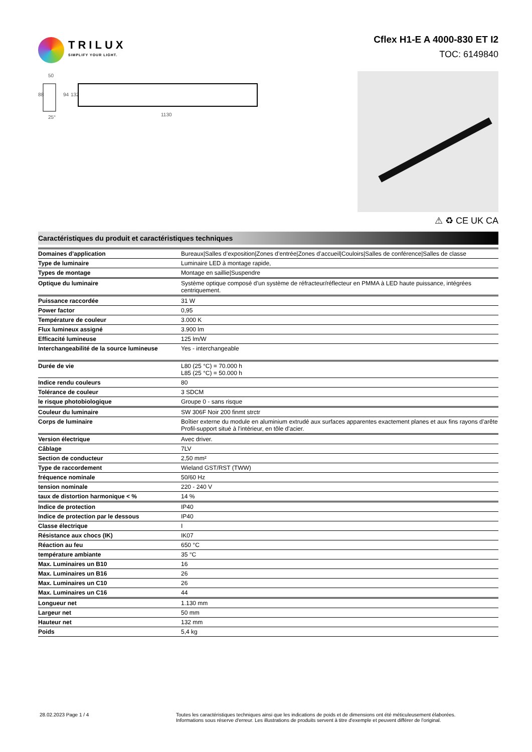TRILUX
SIMPLIFY YOUR LIGHT.
Cflex H1-E A 4000-830 ET I2
TOC: 6149840
50
88
94
132
25°
1130
⚠ ♻ CE UK CA
Caractéristiques du produit et caractéristiques techniques
| Domaines d’application | Bureaux/Salles d’exposition/Zones d’entrée/Zones d’accueil/Couloirs/Salles de conférence/Salles de classe |
| Type de luminaire | Luminaire LED à montage rapide, |
| Types de montage | Montage en saillie/Suspendre |
| Optique du luminaire | Système optique composé d’un système de réfracteur/réflecteur en PMMA à LED haute puissance, intégrées centriquement. |
| Puissance raccordée | 31 W |
| Power factor | 0,95 |
| Température de couleur | 3.000 K |
| Flux lumineux assigné | 3.900 lm |
| Efficacité lumineuse | 125 lm/W |
| Interchangeabilité de la source lumineuse | Yes - interchangeable |
| Durée de vie | L80 (25 °C) = 70.000 h L85 (25 °C) = 50.000 h |
| Indice rendu couleurs | 80 |
| Tolérance de couleur | 3 SDCM |
| le risque photobiologique | Groupe 0 - sans risque |
| Couleur du luminaire | SW 306F Noir 200 finmt strctr |
| Corps de luminaire | Boîtier externe du module en aluminium extrudé aux surfaces apparentes exactement planes et aux fins rayons d’arête Profil-support situé à l’intérieur, en tôle d’acier. |
| Version électrique | Avec driver. |
| Câblage | 7LV |
| Section de conducteur | 2,50 mm² |
| Type de raccordement | Wieland GST/RST (TWW) |
| fréquence nominale | 50/60 Hz |
| tension nominale | 220 - 240 V |
| taux de distortion harmonique < % | 14 % |
| Indice de protection | IP40 |
| Indice de protection par le dessous | IP40 |
| Classe électrique | I |
| Résistance aux chocs (IK) | IK07 |
| Réaction au feu | 650 °C |
| température ambiante | 35 °C |
| Max. Luminaires un B10 | 16 |
| Max. Luminaires un B16 | 26 |
| Max. Luminaires un C10 | 26 |
| Max. Luminaires un C16 | 44 |
| Longueur net | 1.130 mm |
| Largeur net | 50 mm |
| Hauteur net | 132 mm |
| Poids | 5,4 kg |
28.02.2023 Page 1 / 4 Toutes les caractéristiques techniques ainsi que les indications de poids et de dimensions ont été méticuleusement élaborées.
Informations sous réserve d'erreur. Les illustrations de produits servent à titre d'exemple et peuvent différer de l'original.